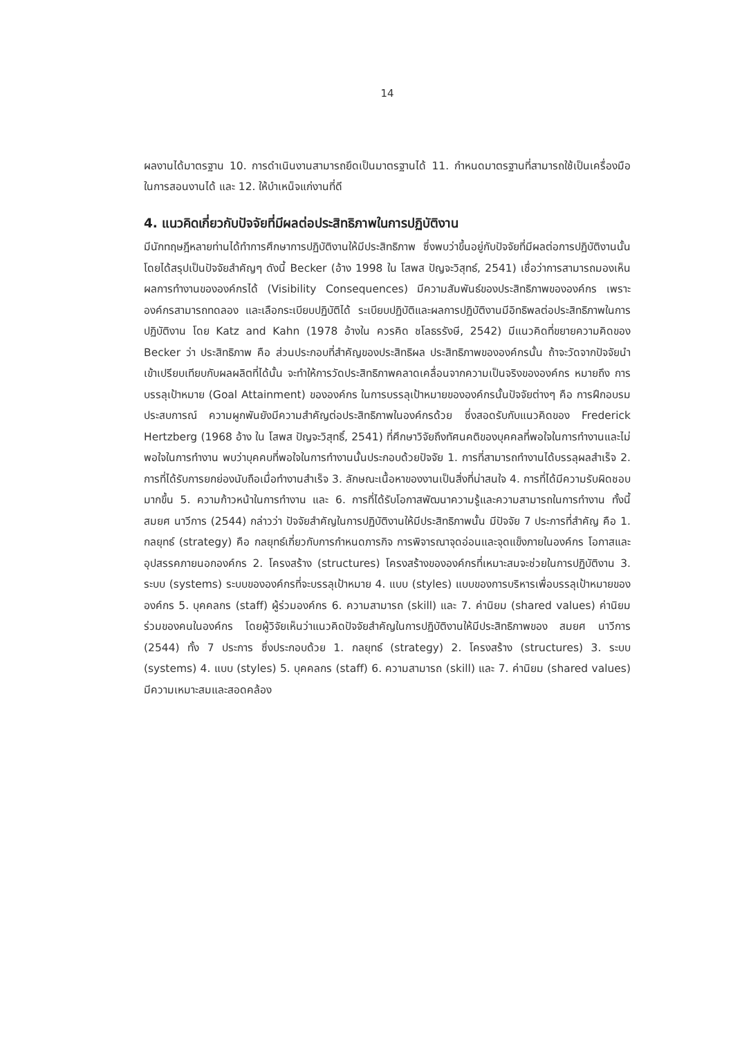14
ผลงานได้มาตรฐาน 10. การดำเนินงานสามารถยึดเป็นมาตรฐานได้ 11. กำหนดมาตรฐานที่สามารถใช้เป็นเครื่องมือในการสอนงานได้ และ 12. ให้บำเหน็จแก่งานที่ดี
4. แนวคิดเกี่ยวกับปัจจัยที่มีผลต่อประสิทธิภาพในการปฏิบัติงาน
มีนักทฤษฎีหลายท่านได้ทำการศึกษาการปฏิบัติงานให้มีประสิทธิภาพ ซึ่งพบว่าขึ้นอยู่กับปัจจัยที่มีผลต่อการปฏิบัติงานนั้น โดยได้สรุปเป็นปัจจัยสำคัญๆ ดังนี้ Becker (อ้าง 1998 ใน โสพส ปัญจะวิสุทธ์, 2541) เชื่อว่าการสามารถมองเห็นผลการทำงานขององค์กรได้ (Visibility Consequences) มีความสัมพันธ์ของประสิทธิภาพขององค์กร เพราะองค์กรสามารถทดลอง และเลือกระเบียบปฏิบัติได้ ระเบียบปฏิบัติและผลการปฏิบัติงานมีอิทธิพลต่อประสิทธิภาพในการปฏิบัติงาน โดย Katz and Kahn (1978 อ้างใน ควรคิด ชโลธรรังษี, 2542) มีแนวคิดที่ขยายความคิดของ Becker ว่า ประสิทธิภาพ คือ ส่วนประกอบที่สำคัญของประสิทธิผล ประสิทธิภาพขององค์กรนั้น ถ้าจะวัดจากปัจจัยนำเข้าเปรียบเทียบกับผลผลิตที่ได้นั้น จะทำให้การวัดประสิทธิภาพคลาดเคลื่อนจากความเป็นจริงขององค์กร หมายถึง การบรรลุเป้าหมาย (Goal Attainment) ขององค์กร ในการบรรลุเป้าหมายขององค์กรนั้นปัจจัยต่างๆ คือ การฝึกอบรม ประสบการณ์ ความผูกพันยังมีความสำคัญต่อประสิทธิภาพในองค์กรด้วย ซึ่งสอดรับกับแนวคิดของ Frederick Hertzberg (1968 อ้าง ใน โสพส ปัญจะวิสุทธิ์, 2541) ที่ศึกษาวิจัยถึงทัศนคติของบุคคลที่พอใจในการทำงานและไม่พอใจในการทำงาน พบว่าบุคคบที่พอใจในการทำงานนั้นประกอบด้วยปัจจัย 1. การที่สามารถทำงานได้บรรลุผลสำเร็จ 2. การที่ได้รับการยกย่องนับถือเมื่อทำงานสำเร็จ 3. ลักษณะเนื้อหาของงานเป็นสิ่งที่น่าสนใจ 4. การที่ได้มีความรับผิดชอบมากขึ้น 5. ความก้าวหน้าในการทำงาน และ 6. การที่ได้รับโอกาสพัฒนาความรู้และความสามารถในการทำงาน ทั้งนี้ สมยศ นาวีการ (2544) กล่าวว่า ปัจจัยสำคัญในการปฏิบัติงานให้มีประสิทธิภาพนั้น มีปัจจัย 7 ประการที่สำคัญ คือ 1. กลยุทธ์ (strategy) คือ กลยุทธ์เกี่ยวกับการกำหนดภารกิจ การพิจารณาจุดอ่อนและจุดแข็งภายในองค์กร โอกาสและอุปสรรคภายนอกองค์กร 2. โครงสร้าง (structures) โครงสร้างขององค์กรที่เหมาะสมจะช่วยในการปฏิบัติงาน 3. ระบบ (systems) ระบบขององค์กรที่จะบรรลุเป้าหมาย 4. แบบ (styles) แบบของการบริหารเพื่อบรรลุเป้าหมายขององค์กร 5. บุคคลกร (staff) ผู้ร่วมองค์กร 6. ความสามารถ (skill) และ 7. ค่านิยม (shared values) ค่านิยมร่วมของคนในองค์กร โดยผู้วิจัยเห็นว่าแนวคิดปัจจัยสำคัญในการปฏิบัติงานให้มีประสิทธิภาพของ สมยศ นาวีการ (2544) ทั้ง 7 ประการ ซึ่งประกอบด้วย 1. กลยุทธ์ (strategy) 2. โครงสร้าง (structures) 3. ระบบ (systems) 4. แบบ (styles) 5. บุคคลกร (staff) 6. ความสามารถ (skill) และ 7. ค่านิยม (shared values) มีความเหมาะสมและสอดคล้อง